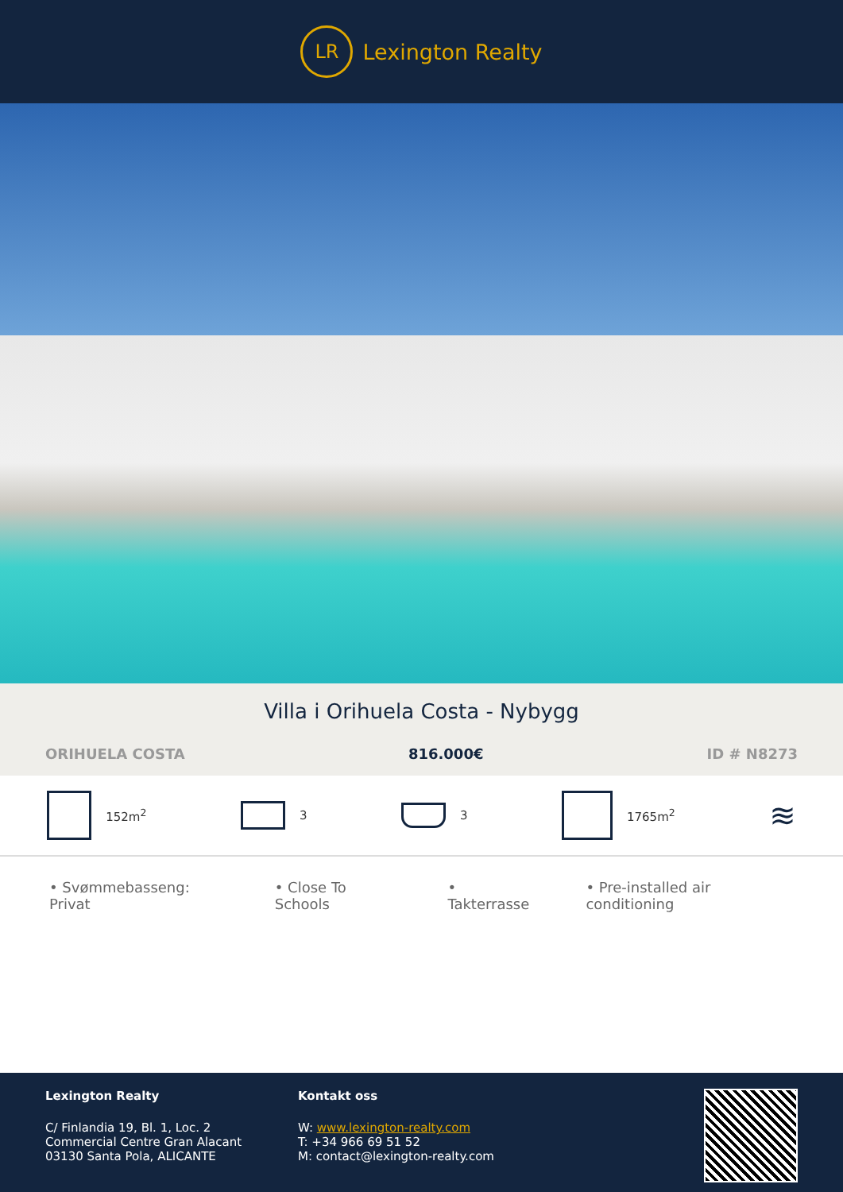LR
Lexington Realty
Villa i Orihuela Costa - Nybygg
ORIHUELA COSTA 816.000€ ID # N8273
152m<sup>2</sup> 3 3 1765m<sup>2</sup>
≋
• Svømmebasseng: Privat • Close To Schools • Takterrasse • Pre-installed air conditioning
Lexington Realty
C/ Finlandia 19, Bl. 1, Loc. 2
Commercial Centre Gran Alacant
03130 Santa Pola, ALICANTE
Kontakt oss
W: www.lexington-realty.com
T: +34 966 69 51 52
M: contact@lexington-realty.com